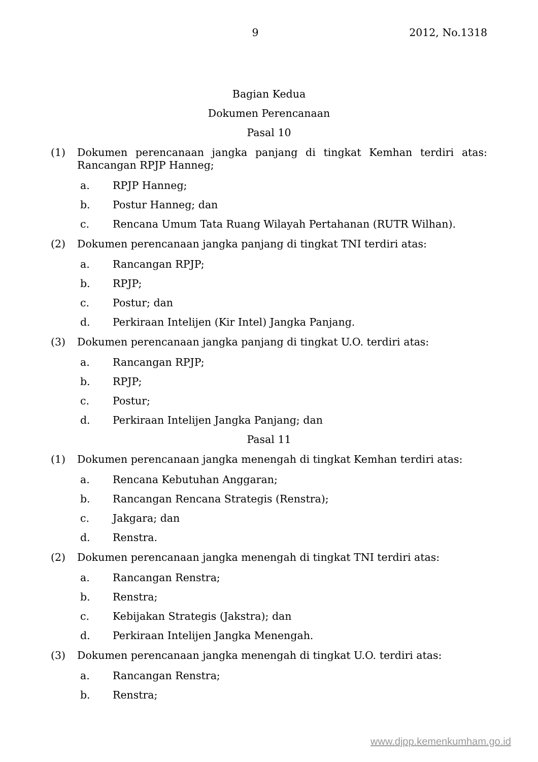9 2012, No.1318
Bagian Kedua
Dokumen Perencanaan
Pasal 10
(1) Dokumen perencanaan jangka panjang di tingkat Kemhan terdiri atas: Rancangan RPJP Hanneg;
a. RPJP Hanneg;
b. Postur Hanneg; dan
c. Rencana Umum Tata Ruang Wilayah Pertahanan (RUTR Wilhan).
(2) Dokumen perencanaan jangka panjang di tingkat TNI terdiri atas:
a. Rancangan RPJP;
b. RPJP;
c. Postur; dan
d. Perkiraan Intelijen (Kir Intel) Jangka Panjang.
(3) Dokumen perencanaan jangka panjang di tingkat U.O. terdiri atas:
a. Rancangan RPJP;
b. RPJP;
c. Postur;
d. Perkiraan Intelijen Jangka Panjang; dan
Pasal 11
(1) Dokumen perencanaan jangka menengah di tingkat Kemhan terdiri atas:
a. Rencana Kebutuhan Anggaran;
b. Rancangan Rencana Strategis (Renstra);
c. Jakgara; dan
d. Renstra.
(2) Dokumen perencanaan jangka menengah di tingkat TNI terdiri atas:
a. Rancangan Renstra;
b. Renstra;
c. Kebijakan Strategis (Jakstra); dan
d. Perkiraan Intelijen Jangka Menengah.
(3) Dokumen perencanaan jangka menengah di tingkat U.O. terdiri atas:
a. Rancangan Renstra;
b. Renstra;
www.djpp.kemenkumham.go.id